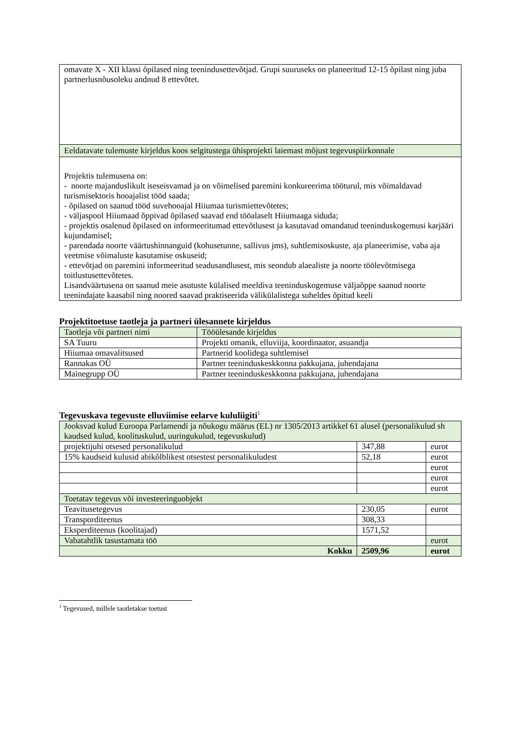| omavate X - XII klassi õpilased ning teenindusettevõtjad. Grupi suuruseks on planeeritud 12-15 õpilast ning juba partnerlusnõusoleku andnud 8 ettevõtet. |
| Eeldatavate tulemuste kirjeldus koos selgitustega ühisprojekti laiemast mõjust tegevuspiirkonnale |
| Projektis tulemusena on: - noorte majanduslikult iseseisvamad ja on võimelised paremini konkureerima tööturul, mis võimaldavad turismisektoris hooajalist tööd saada; - õpilased on saanud tööd suvehooajal Hiiumaa turismiettevõtetes; - väljaspool Hiiumaad õppivad õpilased saavad end tööalaselt Hiiumaaga siduda; - projektis osalenud õpilased on informeeritumad ettevõtlusest ja kasutavad omandatud teeninduskogemusi karjääri kujundamisel; - parendada noorte väärtushinnanguid (kohusetunne, sallivus jms), suhtlemisoskuste, aja planeerimise, vaba aja veetmise võimaluste kasutamise oskuseid; - ettevõtjad on paremini informeeritud seadusandlusest, mis seondub alaealiste ja noorte töölevõtmisega toitlustusettevõtetes. Lisandväärtusena on saanud meie asutuste külalised meeldiva teeninduskogemuse väljaõppe saanud noorte teenindajate kaasabil ning noored saavad praktiseerida välikülalistega suheldes õpitud keeli |
Projektitoetuse taotleja ja partneri ülesannete kirjeldus
| Taotleja või partneri nimi | Tööülesande kirjeldus |
| SA Tuuru | Projekti omanik, elluviija, koordinaator, asuandja |
| Hiiumaa omavalitsused | Partnerid koolidega suhtlemisel |
| Rannakas OÜ | Partner teeninduskeskkonna pakkujana, juhendajana |
| Mainegrupp OÜ | Partner teeninduskeskkonna pakkujana, juhendajana |
Tegevuskava tegevuste elluviimise eelarve kululiigiti<sup>1</sup>
| Jooksvad kulud Euroopa Parlamendi ja nõukogu määrus (EL) nr 1305/2013 artikkel 61 alusel (personalikulud sh kaudsed kulud, koolituskulud, uuringukulud, tegevuskulud) | | |
| projektijuhi otsesed personalikulud | 347,88 | eurot |
| 15% kaudseid kulusid abikõlblikest otsestest personalikuludest | 52,18 | eurot |
| | | eurot |
| | | eurot |
| | | eurot |
| Toetatav tegevus või investeeringuobjekt | | |
| Teavitusetegevus | 230,05 | eurot |
| Transporditeenus | 308,33 | |
| Eksperditeenus (koolitajad) | 1571,52 | |
| Vabatahtlik tasustamata töö | | eurot |
| Kokku | 2509,96 | eurot |
<sup>1</sup> Tegevused, millele taotletakse toetust